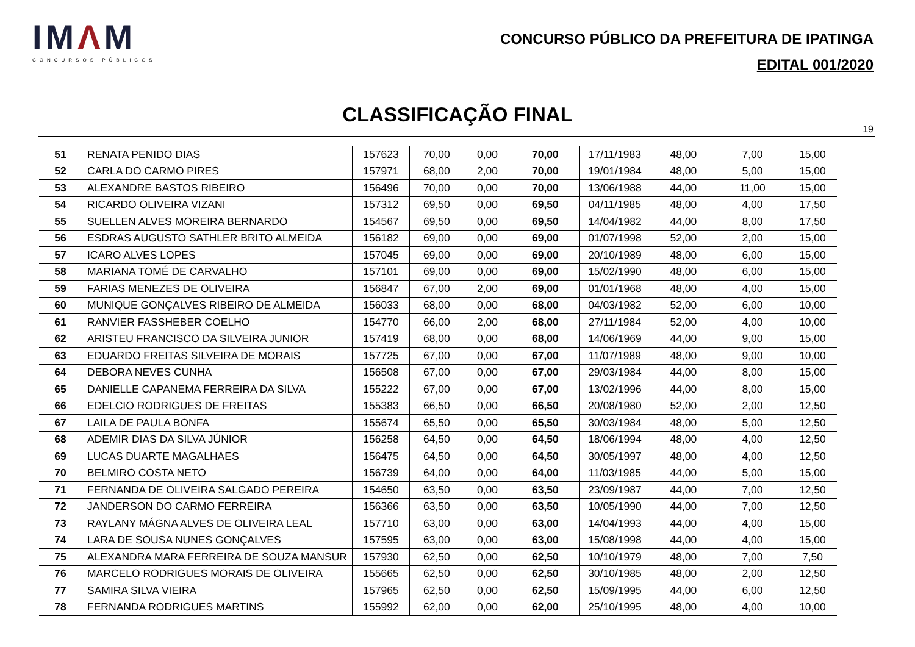IMΛM
CONCURSOS PÚBLICOS
CONCURSO PÚBLICO DA PREFEITURA DE IPATINGA
EDITAL 001/2020
CLASSIFICAÇÃO FINAL
19
| 51 | RENATA PENIDO DIAS | 157623 | 70,00 | 0,00 | 70,00 | 17/11/1983 | 48,00 | 7,00 | 15,00 |
| 52 | CARLA DO CARMO PIRES | 157971 | 68,00 | 2,00 | 70,00 | 19/01/1984 | 48,00 | 5,00 | 15,00 |
| 53 | ALEXANDRE BASTOS RIBEIRO | 156496 | 70,00 | 0,00 | 70,00 | 13/06/1988 | 44,00 | 11,00 | 15,00 |
| 54 | RICARDO OLIVEIRA VIZANI | 157312 | 69,50 | 0,00 | 69,50 | 04/11/1985 | 48,00 | 4,00 | 17,50 |
| 55 | SUELLEN ALVES MOREIRA BERNARDO | 154567 | 69,50 | 0,00 | 69,50 | 14/04/1982 | 44,00 | 8,00 | 17,50 |
| 56 | ESDRAS AUGUSTO SATHLER BRITO ALMEIDA | 156182 | 69,00 | 0,00 | 69,00 | 01/07/1998 | 52,00 | 2,00 | 15,00 |
| 57 | ICARO ALVES LOPES | 157045 | 69,00 | 0,00 | 69,00 | 20/10/1989 | 48,00 | 6,00 | 15,00 |
| 58 | MARIANA TOMÉ DE CARVALHO | 157101 | 69,00 | 0,00 | 69,00 | 15/02/1990 | 48,00 | 6,00 | 15,00 |
| 59 | FARIAS MENEZES DE OLIVEIRA | 156847 | 67,00 | 2,00 | 69,00 | 01/01/1968 | 48,00 | 4,00 | 15,00 |
| 60 | MUNIQUE GONÇALVES RIBEIRO DE ALMEIDA | 156033 | 68,00 | 0,00 | 68,00 | 04/03/1982 | 52,00 | 6,00 | 10,00 |
| 61 | RANVIER FASSHEBER COELHO | 154770 | 66,00 | 2,00 | 68,00 | 27/11/1984 | 52,00 | 4,00 | 10,00 |
| 62 | ARISTEU FRANCISCO DA SILVEIRA JUNIOR | 157419 | 68,00 | 0,00 | 68,00 | 14/06/1969 | 44,00 | 9,00 | 15,00 |
| 63 | EDUARDO FREITAS SILVEIRA DE MORAIS | 157725 | 67,00 | 0,00 | 67,00 | 11/07/1989 | 48,00 | 9,00 | 10,00 |
| 64 | DEBORA NEVES CUNHA | 156508 | 67,00 | 0,00 | 67,00 | 29/03/1984 | 44,00 | 8,00 | 15,00 |
| 65 | DANIELLE CAPANEMA FERREIRA DA SILVA | 155222 | 67,00 | 0,00 | 67,00 | 13/02/1996 | 44,00 | 8,00 | 15,00 |
| 66 | EDELCIO RODRIGUES DE FREITAS | 155383 | 66,50 | 0,00 | 66,50 | 20/08/1980 | 52,00 | 2,00 | 12,50 |
| 67 | LAILA DE PAULA BONFA | 155674 | 65,50 | 0,00 | 65,50 | 30/03/1984 | 48,00 | 5,00 | 12,50 |
| 68 | ADEMIR DIAS DA SILVA JÚNIOR | 156258 | 64,50 | 0,00 | 64,50 | 18/06/1994 | 48,00 | 4,00 | 12,50 |
| 69 | LUCAS DUARTE MAGALHAES | 156475 | 64,50 | 0,00 | 64,50 | 30/05/1997 | 48,00 | 4,00 | 12,50 |
| 70 | BELMIRO COSTA NETO | 156739 | 64,00 | 0,00 | 64,00 | 11/03/1985 | 44,00 | 5,00 | 15,00 |
| 71 | FERNANDA DE OLIVEIRA SALGADO PEREIRA | 154650 | 63,50 | 0,00 | 63,50 | 23/09/1987 | 44,00 | 7,00 | 12,50 |
| 72 | JANDERSON DO CARMO FERREIRA | 156366 | 63,50 | 0,00 | 63,50 | 10/05/1990 | 44,00 | 7,00 | 12,50 |
| 73 | RAYLANY MÁGNA ALVES DE OLIVEIRA LEAL | 157710 | 63,00 | 0,00 | 63,00 | 14/04/1993 | 44,00 | 4,00 | 15,00 |
| 74 | LARA DE SOUSA NUNES GONÇALVES | 157595 | 63,00 | 0,00 | 63,00 | 15/08/1998 | 44,00 | 4,00 | 15,00 |
| 75 | ALEXANDRA MARA FERREIRA DE SOUZA MANSUR | 157930 | 62,50 | 0,00 | 62,50 | 10/10/1979 | 48,00 | 7,00 | 7,50 |
| 76 | MARCELO RODRIGUES MORAIS DE OLIVEIRA | 155665 | 62,50 | 0,00 | 62,50 | 30/10/1985 | 48,00 | 2,00 | 12,50 |
| 77 | SAMIRA SILVA VIEIRA | 157965 | 62,50 | 0,00 | 62,50 | 15/09/1995 | 44,00 | 6,00 | 12,50 |
| 78 | FERNANDA RODRIGUES MARTINS | 155992 | 62,00 | 0,00 | 62,00 | 25/10/1995 | 48,00 | 4,00 | 10,00 |